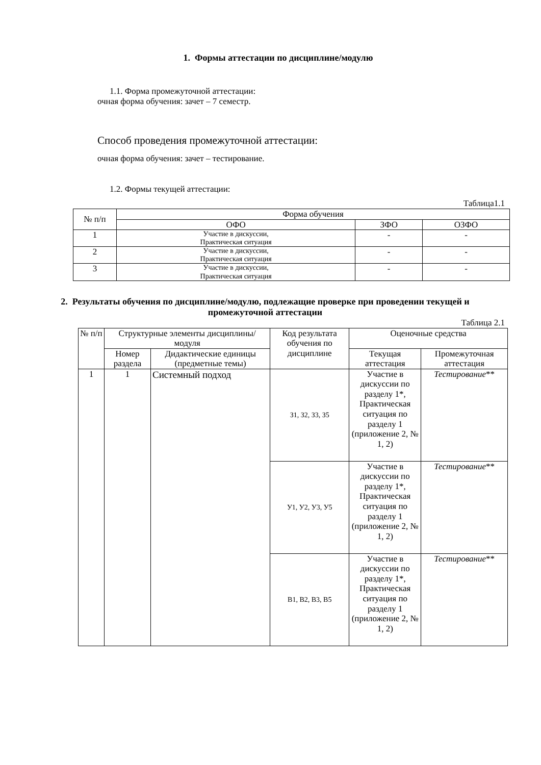1. Формы аттестации по дисциплине/модулю
1.1. Форма промежуточной аттестации:
очная форма обучения: зачет – 7 семестр.
Способ проведения промежуточной аттестации:
очная форма обучения: зачет – тестирование.
1.2. Формы текущей аттестации:
Таблица1.1
| № п/п | Форма обучения | | |
| --- | --- | --- | --- |
| | ОФО | ЗФО | ОЗФО |
| 1 | Участие в дискуссии, Практическая ситуация | - | - |
| 2 | Участие в дискуссии, Практическая ситуация | - | - |
| 3 | Участие в дискуссии, Практическая ситуация | - | - |
2. Результаты обучения по дисциплине/модулю, подлежащие проверке при проведении текущей и промежуточной аттестации
Таблица 2.1
| № п/п | Структурные элементы дисциплины/модуля | | Код результата обучения по дисциплине | Оценочные средства | |
| --- | --- | --- | --- | --- | --- |
| | Номер раздела | Дидактические единицы (предметные темы) | | Текущая аттестация | Промежуточная аттестация |
| 1 | 1 | Системный подход | З1, З2, З3, З5 | Участие в дискуссии по разделу 1*, Практическая ситуация по разделу 1 (приложение 2, № 1, 2) | Тестирование ** |
| | | | У1, У2, У3, У5 | Участие в дискуссии по разделу 1*, Практическая ситуация по разделу 1 (приложение 2, № 1, 2) | Тестирование ** |
| | | | В1, В2, В3, В5 | Участие в дискуссии по разделу 1*, Практическая ситуация по разделу 1 (приложение 2, № 1, 2) | Тестирование ** |